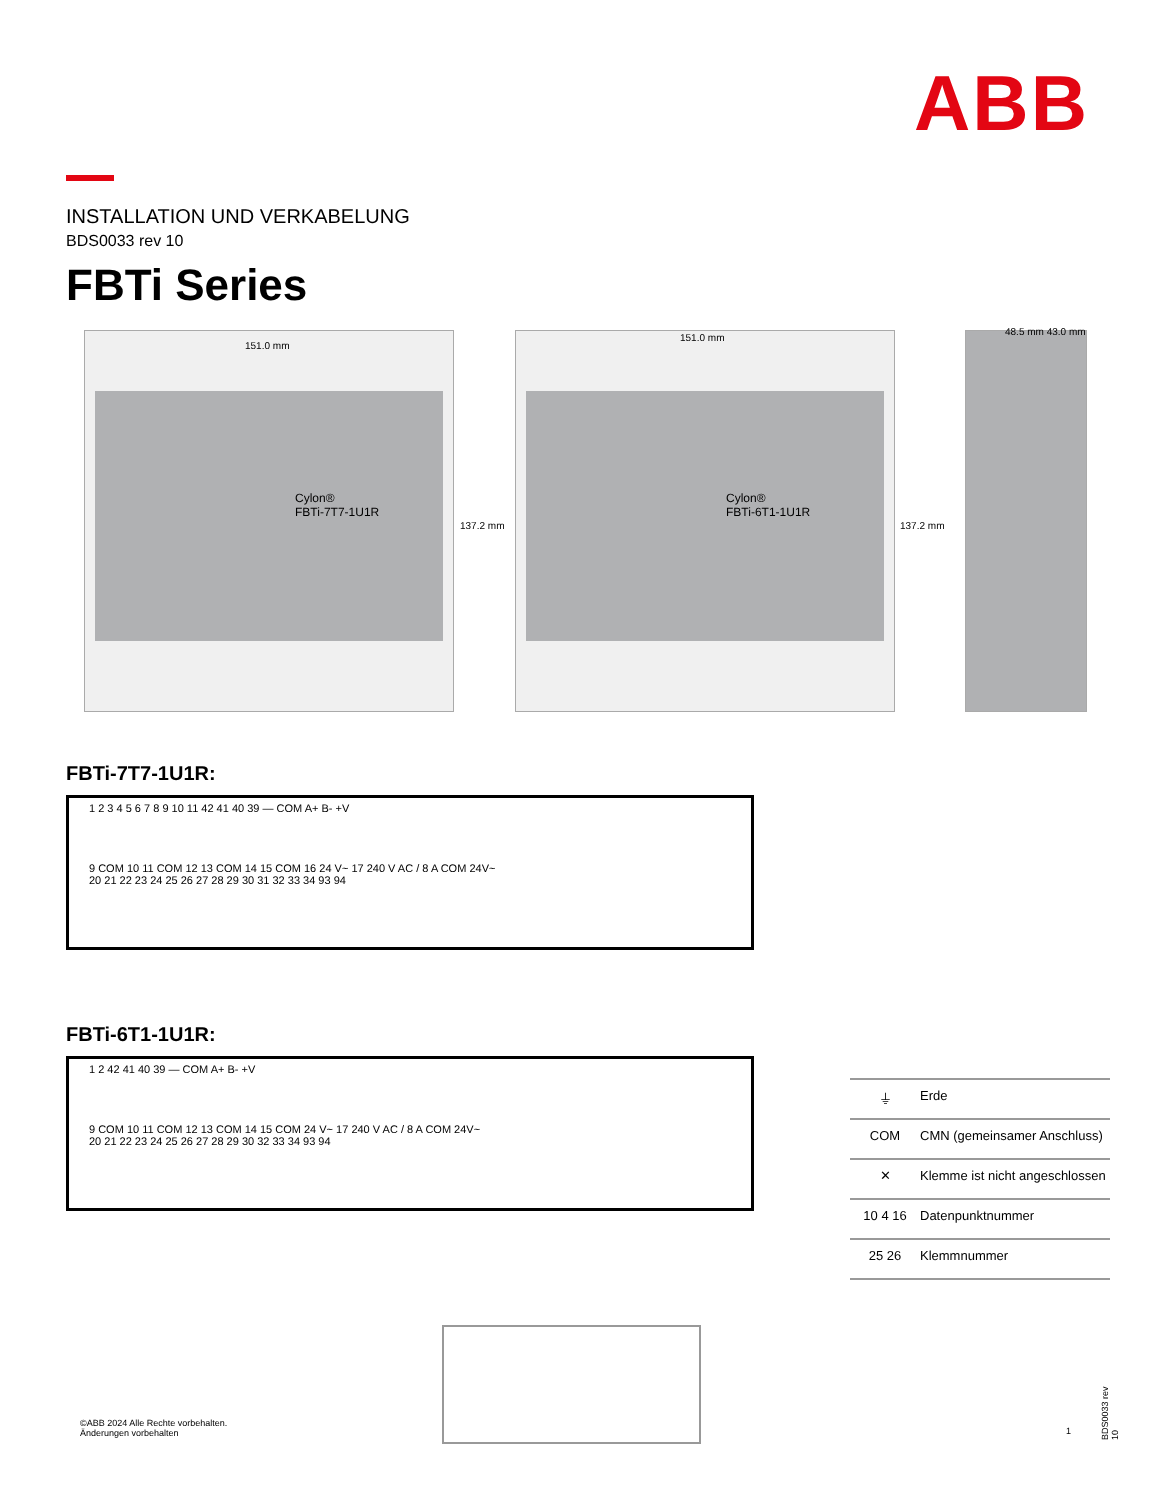ABB
INSTALLATION UND VERKABELUNG
BDS0033 rev 10
FBTi Series
Cylon®
FBTi-7T7-1U1R
Cylon®
FBTi-6T1-1U1R
151.0 mm
151.0 mm
48.5 mm 43.0 mm
137.2 mm 137.2 mm
FBTi-7T7-1U1R:
1 2 3 4 5 6 7 8 9 10 11 42 41 40 39 — COM A+ B- +V
9 COM 10 11 COM 12 13 COM 14 15 COM 16 24 V~ 17 240 V AC / 8 A COM 24V~
20 21 22 23 24 25 26 27 28 29 30 31 32 33 34 93 94
FBTi-6T1-1U1R:
1 2 42 41 40 39 — COM A+ B- +V
9 COM 10 11 COM 12 13 COM 14 15 COM 24 V~ 17 240 V AC / 8 A COM 24V~
20 21 22 23 24 25 26 27 28 29 30 32 33 34 93 94
⏚ Erde
COM CMN (gemeinsamer Anschluss)
✕ Klemme ist nicht angeschlossen
10 4 16 Datenpunktnummer
25 26 Klemmnummer
©ABB 2024 Alle Rechte vorbehalten.
Änderungen vorbehalten
1
BDS0033 rev 10